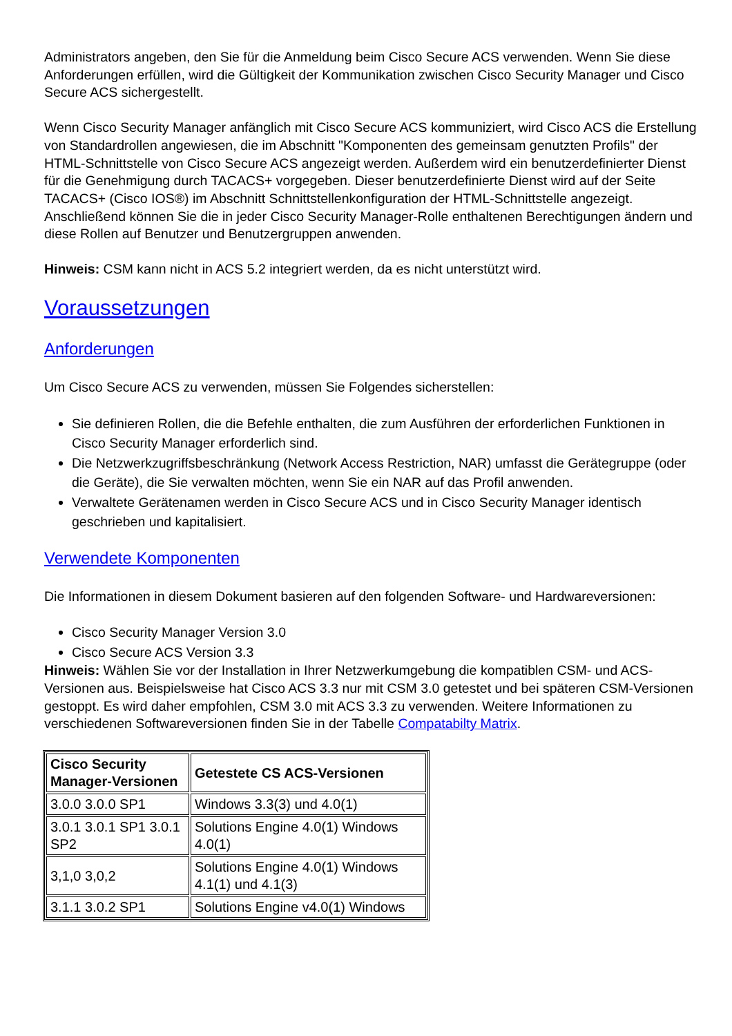Administrators angeben, den Sie für die Anmeldung beim Cisco Secure ACS verwenden. Wenn Sie diese Anforderungen erfüllen, wird die Gültigkeit der Kommunikation zwischen Cisco Security Manager und Cisco Secure ACS sichergestellt.
Wenn Cisco Security Manager anfänglich mit Cisco Secure ACS kommuniziert, wird Cisco ACS die Erstellung von Standardrollen angewiesen, die im Abschnitt "Komponenten des gemeinsam genutzten Profils" der HTML-Schnittstelle von Cisco Secure ACS angezeigt werden. Außerdem wird ein benutzerdefinierter Dienst für die Genehmigung durch TACACS+ vorgegeben. Dieser benutzerdefinierte Dienst wird auf der Seite TACACS+ (Cisco IOS®) im Abschnitt Schnittstellenkonfiguration der HTML-Schnittstelle angezeigt. Anschließend können Sie die in jeder Cisco Security Manager-Rolle enthaltenen Berechtigungen ändern und diese Rollen auf Benutzer und Benutzergruppen anwenden.
Hinweis: CSM kann nicht in ACS 5.2 integriert werden, da es nicht unterstützt wird.
Voraussetzungen
Anforderungen
Um Cisco Secure ACS zu verwenden, müssen Sie Folgendes sicherstellen:
Sie definieren Rollen, die die Befehle enthalten, die zum Ausführen der erforderlichen Funktionen in Cisco Security Manager erforderlich sind.
Die Netzwerkzugriffsbeschränkung (Network Access Restriction, NAR) umfasst die Gerätegruppe (oder die Geräte), die Sie verwalten möchten, wenn Sie ein NAR auf das Profil anwenden.
Verwaltete Gerätenamen werden in Cisco Secure ACS und in Cisco Security Manager identisch geschrieben und kapitalisiert.
Verwendete Komponenten
Die Informationen in diesem Dokument basieren auf den folgenden Software- und Hardwareversionen:
Cisco Security Manager Version 3.0
Cisco Secure ACS Version 3.3
Hinweis: Wählen Sie vor der Installation in Ihrer Netzwerkumgebung die kompatiblen CSM- und ACS-Versionen aus. Beispielsweise hat Cisco ACS 3.3 nur mit CSM 3.0 getestet und bei späteren CSM-Versionen gestoppt. Es wird daher empfohlen, CSM 3.0 mit ACS 3.3 zu verwenden. Weitere Informationen zu verschiedenen Softwareversionen finden Sie in der Tabelle Compatabilty Matrix.
| Cisco Security Manager-Versionen | Getestete CS ACS-Versionen |
| --- | --- |
| 3.0.0 3.0.0 SP1 | Windows 3.3(3) und 4.0(1) |
| 3.0.1 3.0.1 SP1 3.0.1 SP2 | Solutions Engine 4.0(1) Windows 4.0(1) |
| 3,1,0 3,0,2 | Solutions Engine 4.0(1) Windows 4.1(1) und 4.1(3) |
| 3.1.1 3.0.2 SP1 | Solutions Engine v4.0(1) Windows |